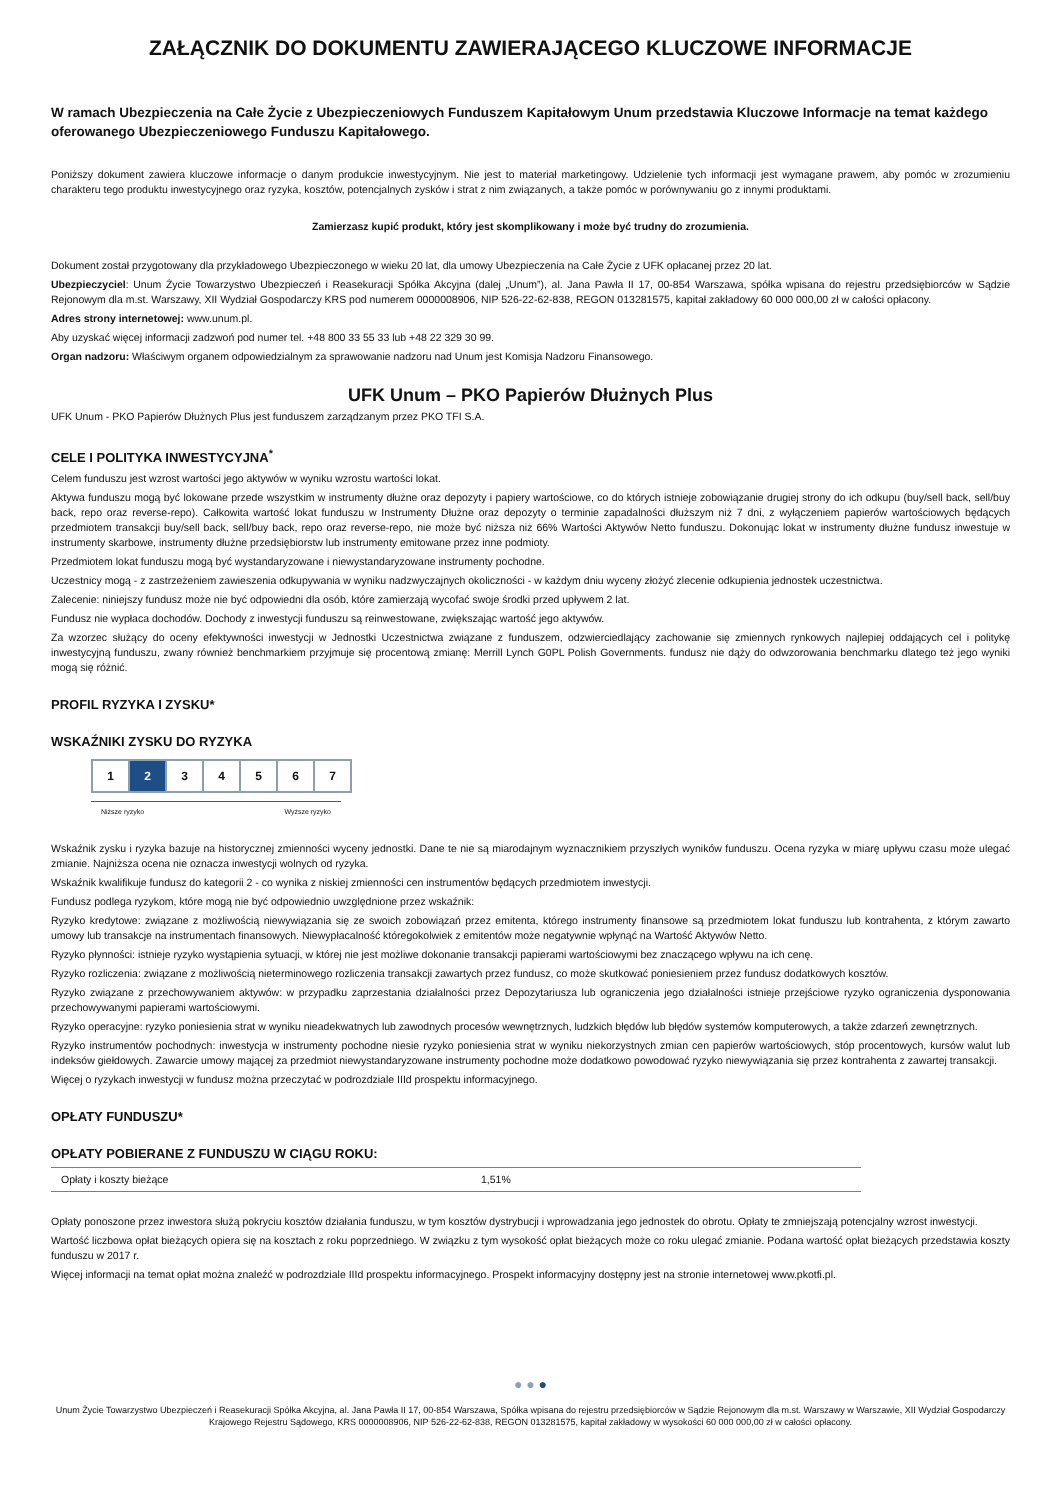ZAŁĄCZNIK DO DOKUMENTU ZAWIERAJĄCEGO KLUCZOWE INFORMACJE
W ramach Ubezpieczenia na Całe Życie z Ubezpieczeniowych Funduszem Kapitałowym Unum przedstawia Kluczowe Informacje na temat każdego oferowanego Ubezpieczeniowego Funduszu Kapitałowego.
Poniższy dokument zawiera kluczowe informacje o danym produkcie inwestycyjnym. Nie jest to materiał marketingowy. Udzielenie tych informacji jest wymagane prawem, aby pomóc w zrozumieniu charakteru tego produktu inwestycyjnego oraz ryzyka, kosztów, potencjalnych zysków i strat z nim związanych, a także pomóc w porównywaniu go z innymi produktami.
Zamierzasz kupić produkt, który jest skomplikowany i może być trudny do zrozumienia.
Dokument został przygotowany dla przykładowego Ubezpieczonego w wieku 20 lat, dla umowy Ubezpieczenia na Całe Życie z UFK opłacanej przez 20 lat.
Ubezpieczyciel: Unum Życie Towarzystwo Ubezpieczeń i Reasekuracji Spółka Akcyjna (dalej „Unum”), al. Jana Pawła II 17, 00-854 Warszawa, spółka wpisana do rejestru przedsiębiorców w Sądzie Rejonowym dla m.st. Warszawy, XII Wydział Gospodarczy KRS pod numerem 0000008906, NIP 526-22-62-838, REGON 013281575, kapitał zakładowy 60 000 000,00 zł w całości opłacony.
Adres strony internetowej: www.unum.pl.
Aby uzyskać więcej informacji zadzwoń pod numer tel. +48 800 33 55 33 lub +48 22 329 30 99.
Organ nadzoru: Właściwym organem odpowiedzialnym za sprawowanie nadzoru nad Unum jest Komisja Nadzoru Finansowego.
UFK Unum – PKO Papierów Dłużnych Plus
UFK Unum - PKO Papierów Dłużnych Plus jest funduszem zarządzanym przez PKO TFI S.A.
CELE I POLITYKA INWESTYCYJNA<sup>*</sup>
Celem funduszu jest wzrost wartości jego aktywów w wyniku wzrostu wartości lokat.
Aktywa funduszu mogą być lokowane przede wszystkim w instrumenty dłużne oraz depozyty i papiery wartościowe, co do których istnieje zobowiązanie drugiej strony do ich odkupu (buy/sell back, sell/buy back, repo oraz reverse-repo). Całkowita wartość lokat funduszu w Instrumenty Dłużne oraz depozyty o terminie zapadalności dłuższym niż 7 dni, z wyłączeniem papierów wartościowych będących przedmiotem transakcji buy/sell back, sell/buy back, repo oraz reverse-repo, nie może być niższa niż 66% Wartości Aktywów Netto funduszu. Dokonując lokat w instrumenty dłużne fundusz inwestuje w instrumenty skarbowe, instrumenty dłużne przedsiębiorstw lub instrumenty emitowane przez inne podmioty.
Przedmiotem lokat funduszu mogą być wystandaryzowane i niewystandaryzowane instrumenty pochodne.
Uczestnicy mogą - z zastrzeżeniem zawieszenia odkupywania w wyniku nadzwyczajnych okoliczności - w każdym dniu wyceny złożyć zlecenie odkupienia jednostek uczestnictwa.
Zalecenie: niniejszy fundusz może nie być odpowiedni dla osób, które zamierzają wycofać swoje środki przed upływem 2 lat.
Fundusz nie wypłaca dochodów. Dochody z inwestycji funduszu są reinwestowane, zwiększając wartość jego aktywów.
Za wzorzec służący do oceny efektywności inwestycji w Jednostki Uczestnictwa związane z funduszem, odzwierciedlający zachowanie się zmiennych rynkowych najlepiej oddających cel i politykę inwestycyjną funduszu, zwany również benchmarkiem przyjmuje się procentową zmianę: Merrill Lynch G0PL Polish Governments. fundusz nie dąży do odwzorowania benchmarku dlatego też jego wyniki mogą się różnić.
PROFIL RYZYKA I ZYSKU*
WSKAŹNIKI ZYSKU DO RYZYKA
| 1 | 2 | 3 | 4 | 5 | 6 | 7 |
Niższe ryzyko Wyższe ryzyko
Wskaźnik zysku i ryzyka bazuje na historycznej zmienności wyceny jednostki. Dane te nie są miarodajnym wyznacznikiem przyszłych wyników funduszu. Ocena ryzyka w miarę upływu czasu może ulegać zmianie. Najniższa ocena nie oznacza inwestycji wolnych od ryzyka.
Wskaźnik kwalifikuje fundusz do kategorii 2 - co wynika z niskiej zmienności cen instrumentów będących przedmiotem inwestycji.
Fundusz podlega ryzykom, które mogą nie być odpowiednio uwzględnione przez wskaźnik:
Ryzyko kredytowe: związane z możliwością niewywiązania się ze swoich zobowiązań przez emitenta, którego instrumenty finansowe są przedmiotem lokat funduszu lub kontrahenta, z którym zawarto umowy lub transakcje na instrumentach finansowych. Niewypłacalność któregokolwiek z emitentów może negatywnie wpłynąć na Wartość Aktywów Netto.
Ryzyko płynności: istnieje ryzyko wystąpienia sytuacji, w której nie jest możliwe dokonanie transakcji papierami wartościowymi bez znaczącego wpływu na ich cenę.
Ryzyko rozliczenia: związane z możliwością nieterminowego rozliczenia transakcji zawartych przez fundusz, co może skutkować poniesieniem przez fundusz dodatkowych kosztów.
Ryzyko związane z przechowywaniem aktywów: w przypadku zaprzestania działalności przez Depozytariusza lub ograniczenia jego działalności istnieje przejściowe ryzyko ograniczenia dysponowania przechowywanymi papierami wartościowymi.
Ryzyko operacyjne: ryzyko poniesienia strat w wyniku nieadekwatnych lub zawodnych procesów wewnętrznych, ludzkich błędów lub błędów systemów komputerowych, a także zdarzeń zewnętrznych.
Ryzyko instrumentów pochodnych: inwestycja w instrumenty pochodne niesie ryzyko poniesienia strat w wyniku niekorzystnych zmian cen papierów wartościowych, stóp procentowych, kursów walut lub indeksów giełdowych. Zawarcie umowy mającej za przedmiot niewystandaryzowane instrumenty pochodne może dodatkowo powodować ryzyko niewywiązania się przez kontrahenta z zawartej transakcji.
Więcej o ryzykach inwestycji w fundusz można przeczytać w podrozdziale IIId prospektu informacyjnego.
OPŁATY FUNDUSZU*
OPŁATY POBIERANE Z FUNDUSZU W CIĄGU ROKU:
| Opłaty i koszty bieżące | 1,51% |
Opłaty ponoszone przez inwestora służą pokryciu kosztów działania funduszu, w tym kosztów dystrybucji i wprowadzania jego jednostek do obrotu. Opłaty te zmniejszają potencjalny wzrost inwestycji.
Wartość liczbowa opłat bieżących opiera się na kosztach z roku poprzedniego. W związku z tym wysokość opłat bieżących może co roku ulegać zmianie. Podana wartość opłat bieżących przedstawia koszty funduszu w 2017 r.
Więcej informacji na temat opłat można znaleźć w podrozdziale IIId prospektu informacyjnego. Prospekt informacyjny dostępny jest na stronie internetowej www.pkotfi.pl.
● ● ●
Unum Życie Towarzystwo Ubezpieczeń i Reasekuracji Spółka Akcyjna, al. Jana Pawła II 17, 00-854 Warszawa, Spółka wpisana do rejestru przedsiębiorców w Sądzie Rejonowym dla m.st. Warszawy w Warszawie, XII Wydział Gospodarczy Krajowego Rejestru Sądowego, KRS 0000008906, NIP 526-22-62-838, REGON 013281575, kapitał zakładowy w wysokości 60 000 000,00 zł w całości opłacony.